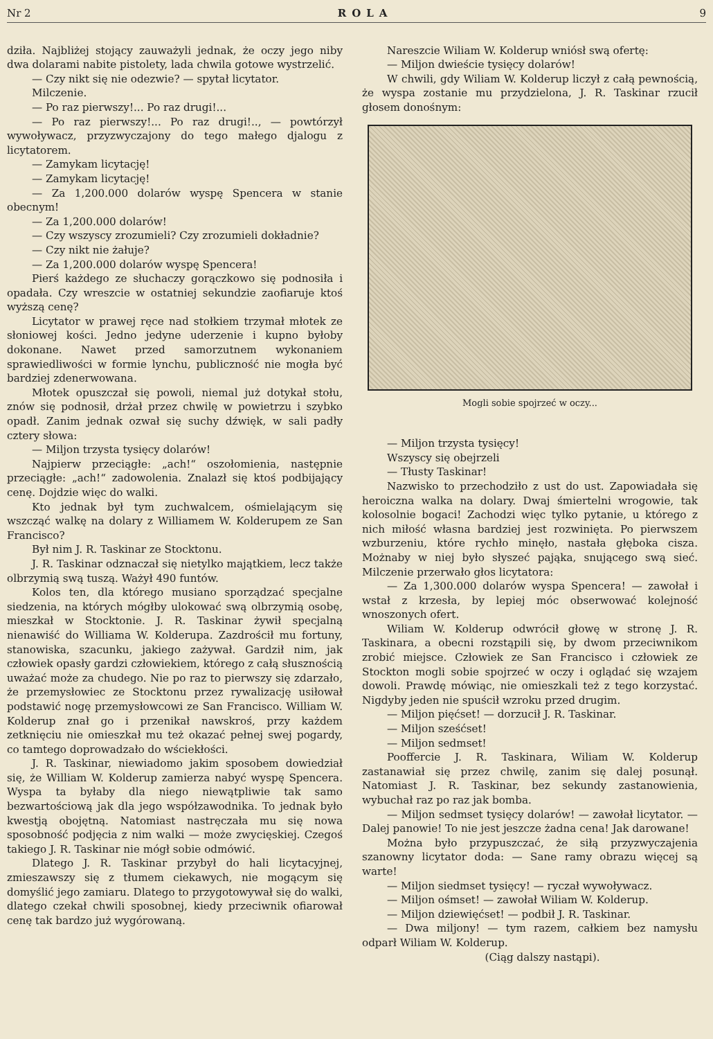Nr 2 ROLA 9
dziła. Najbliżej stojący zauważyli jednak, że oczy jego niby dwa dolarami nabite pistolety, lada chwila gotowe wystrzelić.
— Czy nikt się nie odezwie? — spytał licytator.
Milczenie.
— Po raz pierwszy!... Po raz drugi!...
— Po raz pierwszy!... Po raz drugi!.., — powtórzył wywoływacz, przyzwyczajony do tego małego djalogu z licytatorem.
— Zamykam licytację!
— Zamykam licytację!
— Za 1,200.000 dolarów wyspę Spencera w stanie obecnym!
— Za 1,200.000 dolarów!
— Czy wszyscy zrozumieli? Czy zrozumieli dokładnie?
— Czy nikt nie żałuje?
— Za 1,200.000 dolarów wyspę Spencera!
Pierś każdego ze słuchaczy gorączkowo się podnosiła i opadała. Czy wreszcie w ostatniej sekundzie zaofiaruje ktoś wyższą cenę?
Licytator w prawej ręce nad stołkiem trzymał młotek ze słoniowej kości. Jedno jedyne uderzenie i kupno byłoby dokonane. Nawet przed samorzutnem wykonaniem sprawiedliwości w formie lynchu, publiczność nie mogła być bardziej zdenerwowana.
Młotek opuszczał się powoli, niemal już dotykał stołu, znów się podnosił, drżał przez chwilę w powietrzu i szybko opadł. Zanim jednak ozwał się suchy dźwięk, w sali padły cztery słowa:
— Miljon trzysta tysięcy dolarów!
Najpierw przeciągłe: „ach!“ oszołomienia, następnie przeciągłe: „ach!“ zadowolenia. Znalazł się ktoś podbijający cenę. Dojdzie więc do walki.
Kto jednak był tym zuchwalcem, ośmielającym się wszcząć walkę na dolary z Williamem W. Kolderupem ze San Francisco?
Był nim J. R. Taskinar ze Stocktonu.
J. R. Taskinar odznaczał się nietylko majątkiem, lecz także olbrzymią swą tuszą. Ważył 490 funtów.
Kolos ten, dla którego musiano sporządzać specjalne siedzenia, na których mógłby ulokować swą olbrzymią osobę, mieszkał w Stocktonie. J. R. Taskinar żywił specjalną nienawiść do Williama W. Kolderupa. Zazdrościł mu fortuny, stanowiska, szacunku, jakiego zażywał. Gardził nim, jak człowiek opasły gardzi człowiekiem, którego z całą słusznością uważać może za chudego. Nie po raz to pierwszy się zdarzało, że przemysłowiec ze Stocktonu przez rywalizację usiłował podstawić nogę przemysłowcowi ze San Francisco. William W. Kolderup znał go i przenikał nawskroś, przy każdem zetknięciu nie omieszkał mu też okazać pełnej swej pogardy, co tamtego doprowadzało do wściekłości.
J. R. Taskinar, niewiadomo jakim sposobem dowiedział się, że William W. Kolderup zamierza nabyć wyspę Spencera. Wyspa ta byłaby dla niego niewątpliwie tak samo bezwartościową jak dla jego współzawodnika. To jednak było kwestją obojętną. Natomiast nastręczała mu się nowa sposobność podjęcia z nim walki — może zwycięskiej. Czegoś takiego J. R. Taskinar nie mógł sobie odmówić.
Dlatego J. R. Taskinar przybył do hali licytacyjnej, zmieszawszy się z tłumem ciekawych, nie mogącym się domyślić jego zamiaru. Dlatego to przygotowywał się do walki, dlatego czekał chwili sposobnej, kiedy przeciwnik ofiarował cenę tak bardzo już wygórowaną.
Nareszcie Wiliam W. Kolderup wniósł swą ofertę:
— Miljon dwieście tysięcy dolarów!
W chwili, gdy Wiliam W. Kolderup liczył z całą pewnością, że wyspa zostanie mu przydzielona, J. R. Taskinar rzucił głosem donośnym:
Mogli sobie spojrzeć w oczy...
— Miljon trzysta tysięcy!
Wszyscy się obejrzeli
— Tłusty Taskinar!
Nazwisko to przechodziło z ust do ust. Zapowiadała się heroiczna walka na dolary. Dwaj śmiertelni wrogowie, tak kolosolnie bogaci! Zachodzi więc tylko pytanie, u którego z nich miłość własna bardziej jest rozwinięta. Po pierwszem wzburzeniu, które rychło minęło, nastała głęboka cisza. Możnaby w niej było słyszeć pająka, snującego swą sieć. Milczenie przerwało głos licytatora:
— Za 1,300.000 dolarów wyspa Spencera! — zawołał i wstał z krzesła, by lepiej móc obserwować kolejność wnoszonych ofert.
Wiliam W. Kolderup odwrócił głowę w stronę J. R. Taskinara, a obecni rozstąpili się, by dwom przeciwnikom zrobić miejsce. Człowiek ze San Francisco i człowiek ze Stockton mogli sobie spojrzeć w oczy i oglądać się wzajem dowoli. Prawdę mówiąc, nie omieszkali też z tego korzystać. Nigdyby jeden nie spuścił wzroku przed drugim.
— Miljon pięćset! — dorzucił J. R. Taskinar.
— Miljon sześćset!
— Miljon sedmset!
Pooffercie J. R. Taskinara, Wiliam W. Kolderup zastanawiał się przez chwilę, zanim się dalej posunął. Natomiast J. R. Taskinar, bez sekundy zastanowienia, wybuchał raz po raz jak bomba.
— Miljon sedmset tysięcy dolarów! — zawołał licytator. — Dalej panowie! To nie jest jeszcze żadna cena! Jak darowane!
Można było przypuszczać, że siłą przyzwyczajenia szanowny licytator doda: — Sane ramy obrazu więcej są warte!
— Miljon siedmset tysięcy! — ryczał wywoływacz.
— Miljon ośmset! — zawołał Wiliam W. Kolderup.
— Miljon dziewięćset! — podbił J. R. Taskinar.
— Dwa miljony! — tym razem, całkiem bez namysłu odparł Wiliam W. Kolderup.
(Ciąg dalszy nastąpi).